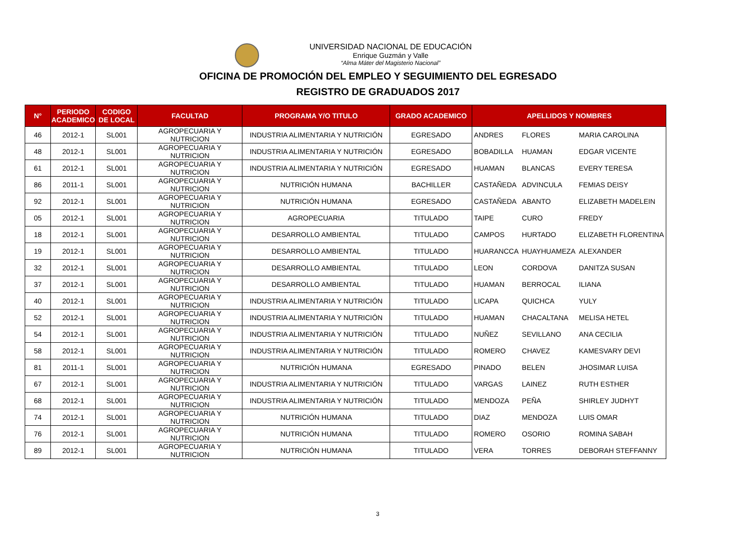UNIVERSIDAD NACIONAL DE EDUCACIÓN
Enrique Guzmán y Valle
“Alma Máter del Magisterio Nacional”
OFICINA DE PROMOCIÓN DEL EMPLEO Y SEGUIMIENTO DEL EGRESADO
REGISTRO DE GRADUADOS 2017
| N° | PERIODO ACADEMICO | CODIGO DE LOCAL | FACULTAD | PROGRAMA Y/O TITULO | GRADO ACADEMICO | APELLIDOS Y NOMBRES | | |
| --- | --- | --- | --- | --- | --- | --- | --- | --- |
| 46 | 2012-1 | SL001 | AGROPECUARIA Y NUTRICION | INDUSTRIA ALIMENTARIA Y NUTRICIÓN | EGRESADO | ANDRES | FLORES | MARIA CAROLINA |
| 48 | 2012-1 | SL001 | AGROPECUARIA Y NUTRICION | INDUSTRIA ALIMENTARIA Y NUTRICIÓN | EGRESADO | BOBADILLA | HUAMAN | EDGAR VICENTE |
| 61 | 2012-1 | SL001 | AGROPECUARIA Y NUTRICION | INDUSTRIA ALIMENTARIA Y NUTRICIÓN | EGRESADO | HUAMAN | BLANCAS | EVERY TERESA |
| 86 | 2011-1 | SL001 | AGROPECUARIA Y NUTRICION | NUTRICIÓN HUMANA | BACHILLER | CASTAÑEDA | ADVINCULA | FEMIAS DEISY |
| 92 | 2012-1 | SL001 | AGROPECUARIA Y NUTRICION | NUTRICIÓN HUMANA | EGRESADO | CASTAÑEDA | ABANTO | ELIZABETH MADELEIN |
| 05 | 2012-1 | SL001 | AGROPECUARIA Y NUTRICION | AGROPECUARIA | TITULADO | TAIPE | CURO | FREDY |
| 18 | 2012-1 | SL001 | AGROPECUARIA Y NUTRICION | DESARROLLO AMBIENTAL | TITULADO | CAMPOS | HURTADO | ELIZABETH FLORENTINA |
| 19 | 2012-1 | SL001 | AGROPECUARIA Y NUTRICION | DESARROLLO AMBIENTAL | TITULADO | HUARANCCA | HUAYHUAMEZA | ALEXANDER |
| 32 | 2012-1 | SL001 | AGROPECUARIA Y NUTRICION | DESARROLLO AMBIENTAL | TITULADO | LEON | CORDOVA | DANITZA SUSAN |
| 37 | 2012-1 | SL001 | AGROPECUARIA Y NUTRICION | DESARROLLO AMBIENTAL | TITULADO | HUAMAN | BERROCAL | ILIANA |
| 40 | 2012-1 | SL001 | AGROPECUARIA Y NUTRICION | INDUSTRIA ALIMENTARIA Y NUTRICIÓN | TITULADO | LICAPA | QUICHCA | YULY |
| 52 | 2012-1 | SL001 | AGROPECUARIA Y NUTRICION | INDUSTRIA ALIMENTARIA Y NUTRICIÓN | TITULADO | HUAMAN | CHACALTANA | MELISA HETEL |
| 54 | 2012-1 | SL001 | AGROPECUARIA Y NUTRICION | INDUSTRIA ALIMENTARIA Y NUTRICIÓN | TITULADO | NUÑEZ | SEVILLANO | ANA CECILIA |
| 58 | 2012-1 | SL001 | AGROPECUARIA Y NUTRICION | INDUSTRIA ALIMENTARIA Y NUTRICIÓN | TITULADO | ROMERO | CHAVEZ | KAMESVARY DEVI |
| 81 | 2011-1 | SL001 | AGROPECUARIA Y NUTRICION | NUTRICIÓN HUMANA | EGRESADO | PINADO | BELEN | JHOSIMAR LUISA |
| 67 | 2012-1 | SL001 | AGROPECUARIA Y NUTRICION | INDUSTRIA ALIMENTARIA Y NUTRICIÓN | TITULADO | VARGAS | LAINEZ | RUTH ESTHER |
| 68 | 2012-1 | SL001 | AGROPECUARIA Y NUTRICION | INDUSTRIA ALIMENTARIA Y NUTRICIÓN | TITULADO | MENDOZA | PEÑA | SHIRLEY JUDHYT |
| 74 | 2012-1 | SL001 | AGROPECUARIA Y NUTRICION | NUTRICIÓN HUMANA | TITULADO | DIAZ | MENDOZA | LUIS OMAR |
| 76 | 2012-1 | SL001 | AGROPECUARIA Y NUTRICION | NUTRICIÓN HUMANA | TITULADO | ROMERO | OSORIO | ROMINA SABAH |
| 89 | 2012-1 | SL001 | AGROPECUARIA Y NUTRICION | NUTRICIÓN HUMANA | TITULADO | VERA | TORRES | DEBORAH STEFFANNY |
3